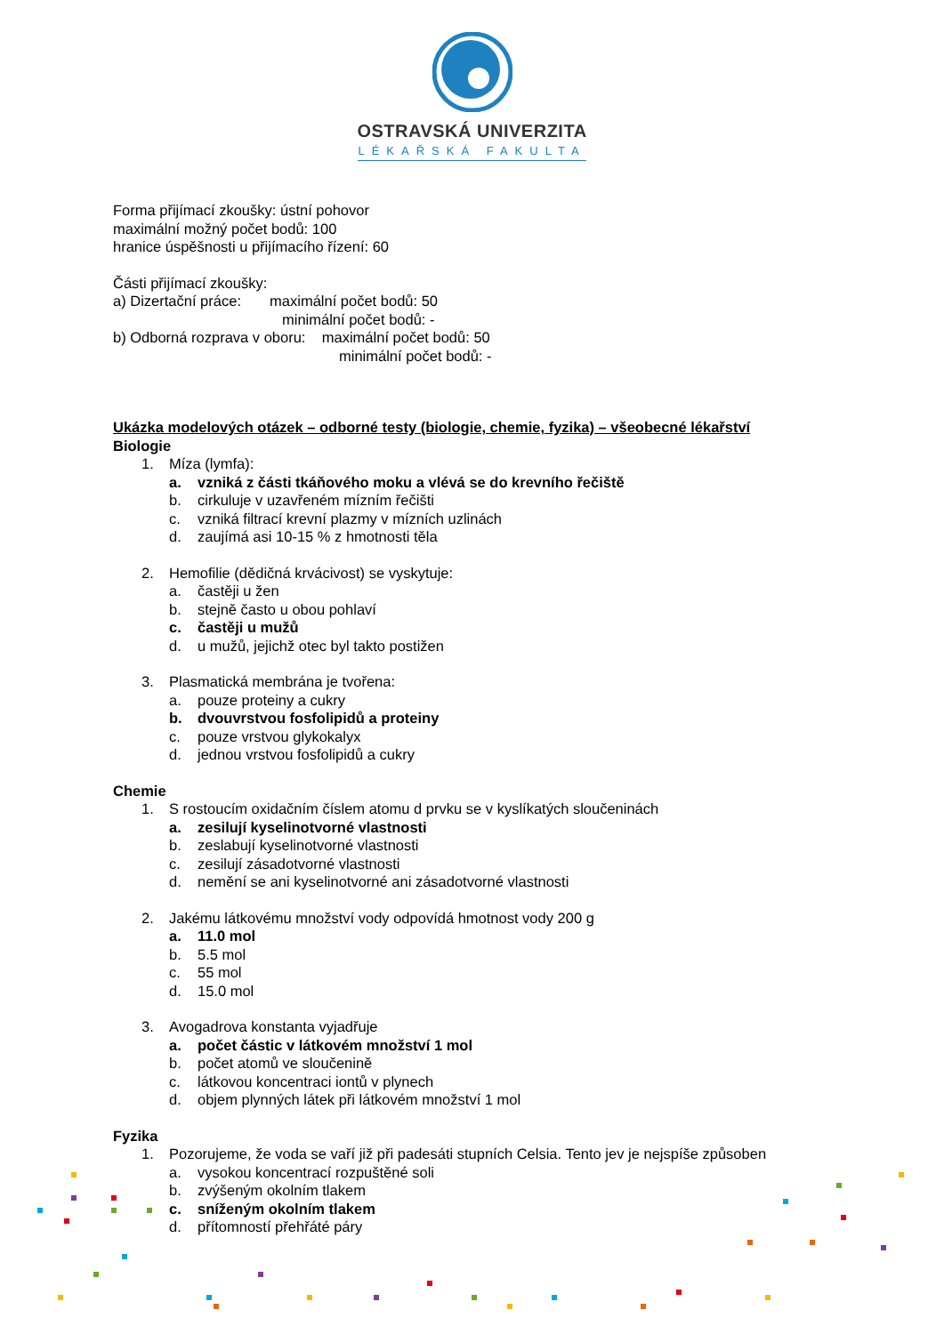OSTRAVSKÁ UNIVERZITA
LÉKAŘSKÁ FAKULTA
Forma přijímací zkoušky: ústní pohovor
maximální možný počet bodů: 100
hranice úspěšnosti u přijímacího řízení: 60
Části přijímací zkoušky:
a) Dizertační práce: maximální počet bodů: 50
minimální počet bodů: -
b) Odborná rozprava v oboru: maximální počet bodů: 50
minimální počet bodů: -
Ukázka modelových otázek – odborné testy (biologie, chemie, fyzika) – všeobecné lékařství
Biologie
1. Míza (lymfa):
a. vzniká z části tkáňového moku a vlévá se do krevního řečiště
b. cirkuluje v uzavřeném mízním řečišti
c. vzniká filtrací krevní plazmy v mízních uzlinách
d. zaujímá asi 10-15 % z hmotnosti těla
2. Hemofilie (dědičná krvácivost) se vyskytuje:
a. častěji u žen
b. stejně často u obou pohlaví
c. častěji u mužů
d. u mužů, jejichž otec byl takto postižen
3. Plasmatická membrána je tvořena:
a. pouze proteiny a cukry
b. dvouvrstvou fosfolipidů a proteiny
c. pouze vrstvou glykokalyx
d. jednou vrstvou fosfolipidů a cukry
Chemie
1. S rostoucím oxidačním číslem atomu d prvku se v kyslíkatých sloučeninách
a. zesilují kyselinotvorné vlastnosti
b. zeslabují kyselinotvorné vlastnosti
c. zesilují zásadotvorné vlastnosti
d. nemění se ani kyselinotvorné ani zásadotvorné vlastnosti
2. Jakému látkovému množství vody odpovídá hmotnost vody 200 g
a. 11.0 mol
b. 5.5 mol
c. 55 mol
d. 15.0 mol
3. Avogadrova konstanta vyjadřuje
a. počet částic v látkovém množství 1 mol
b. počet atomů ve sloučenině
c. látkovou koncentraci iontů v plynech
d. objem plynných látek při látkovém množství 1 mol
Fyzika
1. Pozorujeme, že voda se vaří již při padesáti stupních Celsia. Tento jev je nejspíše způsoben
a. vysokou koncentrací rozpuštěné soli
b. zvýšeným okolním tlakem
c. sníženým okolním tlakem
d. přítomností přehřáté páry